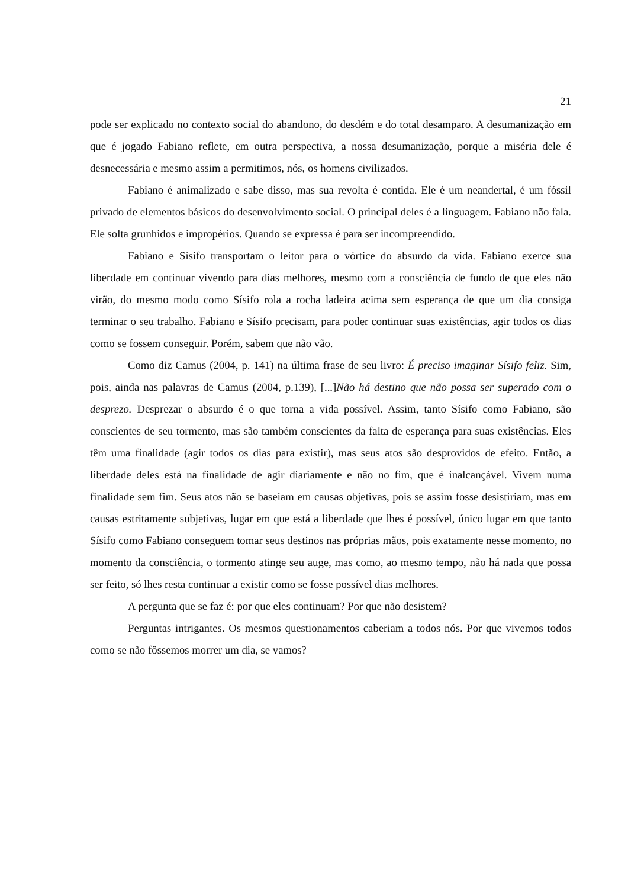21
pode ser explicado no contexto social do abandono, do desdém e do total desamparo. A desumanização em que é jogado Fabiano reflete, em outra perspectiva, a nossa desumanização, porque a miséria dele é desnecessária e mesmo assim a permitimos, nós, os homens civilizados.
Fabiano é animalizado e sabe disso, mas sua revolta é contida. Ele é um neandertal, é um fóssil privado de elementos básicos do desenvolvimento social. O principal deles é a linguagem. Fabiano não fala. Ele solta grunhidos e impropérios. Quando se expressa é para ser incompreendido.
Fabiano e Sísifo transportam o leitor para o vórtice do absurdo da vida. Fabiano exerce sua liberdade em continuar vivendo para dias melhores, mesmo com a consciência de fundo de que eles não virão, do mesmo modo como Sísifo rola a rocha ladeira acima sem esperança de que um dia consiga terminar o seu trabalho. Fabiano e Sísifo precisam, para poder continuar suas existências, agir todos os dias como se fossem conseguir. Porém, sabem que não vão.
Como diz Camus (2004, p. 141) na última frase de seu livro: É preciso imaginar Sísifo feliz. Sim, pois, ainda nas palavras de Camus (2004, p.139), [...]Não há destino que não possa ser superado com o desprezo. Desprezar o absurdo é o que torna a vida possível. Assim, tanto Sísifo como Fabiano, são conscientes de seu tormento, mas são também conscientes da falta de esperança para suas existências. Eles têm uma finalidade (agir todos os dias para existir), mas seus atos são desprovidos de efeito. Então, a liberdade deles está na finalidade de agir diariamente e não no fim, que é inalcançável. Vivem numa finalidade sem fim. Seus atos não se baseiam em causas objetivas, pois se assim fosse desistiriam, mas em causas estritamente subjetivas, lugar em que está a liberdade que lhes é possível, único lugar em que tanto Sísifo como Fabiano conseguem tomar seus destinos nas próprias mãos, pois exatamente nesse momento, no momento da consciência, o tormento atinge seu auge, mas como, ao mesmo tempo, não há nada que possa ser feito, só lhes resta continuar a existir como se fosse possível dias melhores.
A pergunta que se faz é: por que eles continuam? Por que não desistem?
Perguntas intrigantes. Os mesmos questionamentos caberiam a todos nós. Por que vivemos todos como se não fôssemos morrer um dia, se vamos?